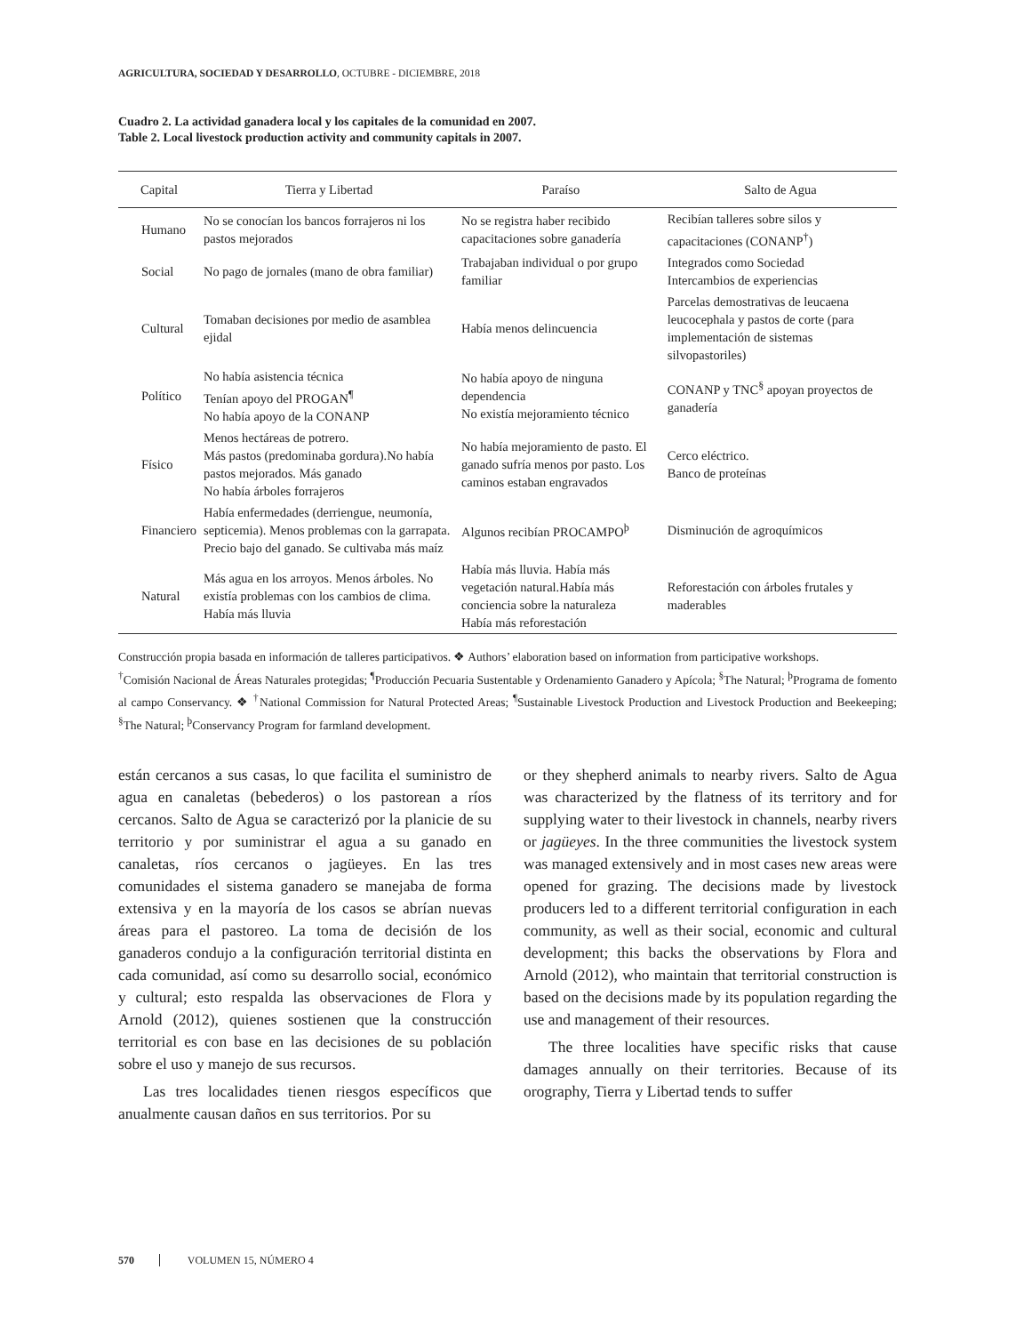AGRICULTURA, SOCIEDAD Y DESARROLLO, OCTUBRE - DICIEMBRE, 2018
Cuadro 2. La actividad ganadera local y los capitales de la comunidad en 2007.
Table 2. Local livestock production activity and community capitals in 2007.
| Capital | Tierra y Libertad | Paraíso | Salto de Agua |
| --- | --- | --- | --- |
| Humano | No se conocían los bancos forrajeros ni los pastos mejorados | No se registra haber recibido capacitaciones sobre ganadería | Recibían talleres sobre silos y capacitaciones (CONANP<sup>†</sup>) |
| Social | No pago de jornales (mano de obra familiar) | Trabajaban individual o por grupo familiar | Integrados como Sociedad Intercambios de experiencias |
| Cultural | Tomaban decisiones por medio de asamblea ejidal | Había menos delincuencia | Parcelas demostrativas de leucaena leucocephala y pastos de corte (para implementación de sistemas silvopastoriles) |
| Político | No había asistencia técnica Tenían apoyo del PROGAN<sup>¶</sup> No había apoyo de la CONANP | No había apoyo de ninguna dependencia No existía mejoramiento técnico | CONANP y TNC<sup>§</sup> apoyan proyectos de ganadería |
| Físico | Menos hectáreas de potrero. Más pastos (predominaba gordura).No había pastos mejorados. Más ganado No había árboles forrajeros | No había mejoramiento de pasto. El ganado sufría menos por pasto. Los caminos estaban engravados | Cerco eléctrico. Banco de proteínas |
| Financiero | Había enfermedades (derriengue, neumonía, septicemia). Menos problemas con la garrapata. Precio bajo del ganado. Se cultivaba más maíz | Algunos recibían PROCAMPO<sup>þ</sup> | Disminución de agroquímicos |
| Natural | Más agua en los arroyos. Menos árboles. No existía problemas con los cambios de clima. Había más lluvia | Había más lluvia. Había más vegetación natural.Había más conciencia sobre la naturaleza Había más reforestación | Reforestación con árboles frutales y maderables |
Construcción propia basada en información de talleres participativos. ❖ Authors’ elaboration based on information from participative workshops.
<sup>†</sup> Comisión Nacional de Áreas Naturales protegidas; <sup>¶</sup>Producción Pecuaria Sustentable y Ordenamiento Ganadero y Apícola; <sup>§</sup>The Natural; <sup>þ</sup>Programa de fomento al campo Conservancy. ❖ <sup>†</sup>National Commission for Natural Protected Areas; <sup>¶</sup>Sustainable Livestock Production and Livestock Production and Beekeeping; <sup>§</sup>The Natural; <sup>þ</sup>Conservancy Program for farmland development.
están cercanos a sus casas, lo que facilita el suministro de agua en canaletas (bebederos) o los pastorean a ríos cercanos. Salto de Agua se caracterizó por la planicie de su territorio y por suministrar el agua a su ganado en canaletas, ríos cercanos o jagüeyes. En las tres comunidades el sistema ganadero se manejaba de forma extensiva y en la mayoría de los casos se abrían nuevas áreas para el pastoreo. La toma de decisión de los ganaderos condujo a la configuración territorial distinta en cada comunidad, así como su desarrollo social, económico y cultural; esto respalda las observaciones de Flora y Arnold (2012), quienes sostienen que la construcción territorial es con base en las decisiones de su población sobre el uso y manejo de sus recursos.
Las tres localidades tienen riesgos específicos que anualmente causan daños en sus territorios. Por su
or they shepherd animals to nearby rivers. Salto de Agua was characterized by the flatness of its territory and for supplying water to their livestock in channels, nearby rivers or jagüeyes. In the three communities the livestock system was managed extensively and in most cases new areas were opened for grazing. The decisions made by livestock producers led to a different territorial configuration in each community, as well as their social, economic and cultural development; this backs the observations by Flora and Arnold (2012), who maintain that territorial construction is based on the decisions made by its population regarding the use and management of their resources.
The three localities have specific risks that cause damages annually on their territories. Because of its orography, Tierra y Libertad tends to suffer
570 VOLUMEN 15, NÚMERO 4